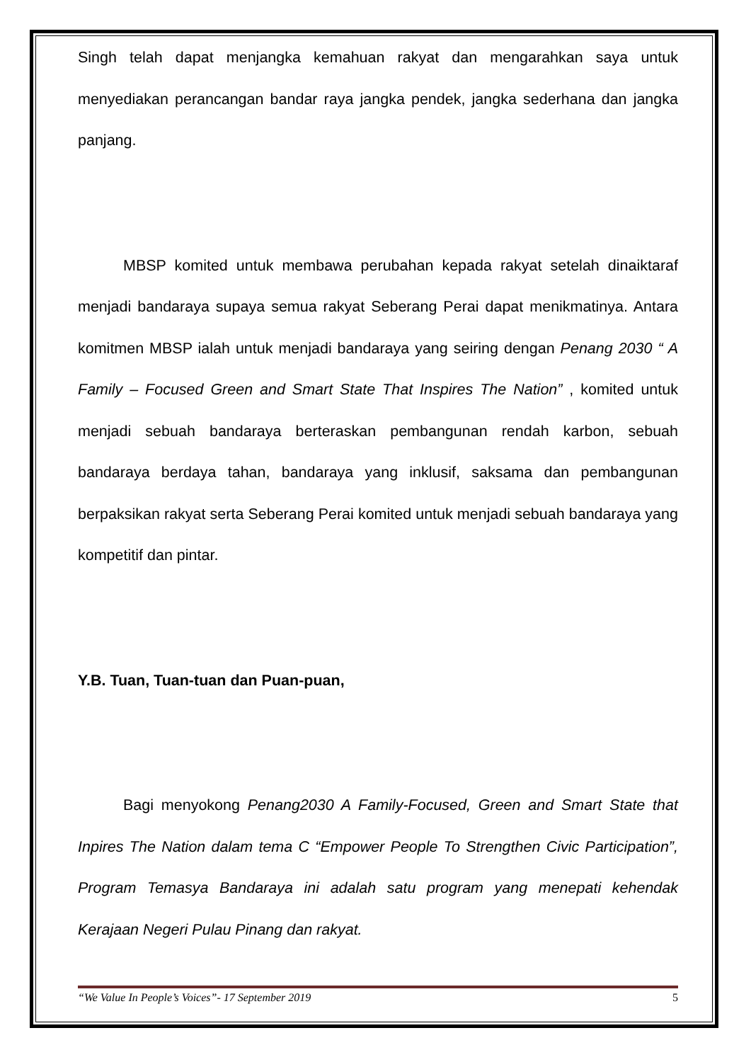Singh telah dapat menjangka kemahuan rakyat dan mengarahkan saya untuk menyediakan perancangan bandar raya jangka pendek, jangka sederhana dan jangka panjang.
MBSP komited untuk membawa perubahan kepada rakyat setelah dinaiktaraf menjadi bandaraya supaya semua rakyat Seberang Perai dapat menikmatinya. Antara komitmen MBSP ialah untuk menjadi bandaraya yang seiring dengan Penang 2030 “ A Family – Focused Green and Smart State That Inspires The Nation” , komited untuk menjadi sebuah bandaraya berteraskan pembangunan rendah karbon, sebuah bandaraya berdaya tahan, bandaraya yang inklusif, saksama dan pembangunan berpaksikan rakyat serta Seberang Perai komited untuk menjadi sebuah bandaraya yang kompetitif dan pintar.
Y.B. Tuan, Tuan-tuan dan Puan-puan,
Bagi menyokong Penang2030 A Family-Focused, Green and Smart State that Inpires The Nation dalam tema C “Empower People To Strengthen Civic Participation”, Program Temasya Bandaraya ini adalah satu program yang menepati kehendak Kerajaan Negeri Pulau Pinang dan rakyat.
“We Value In People’s Voices”- 17 September 2019 5